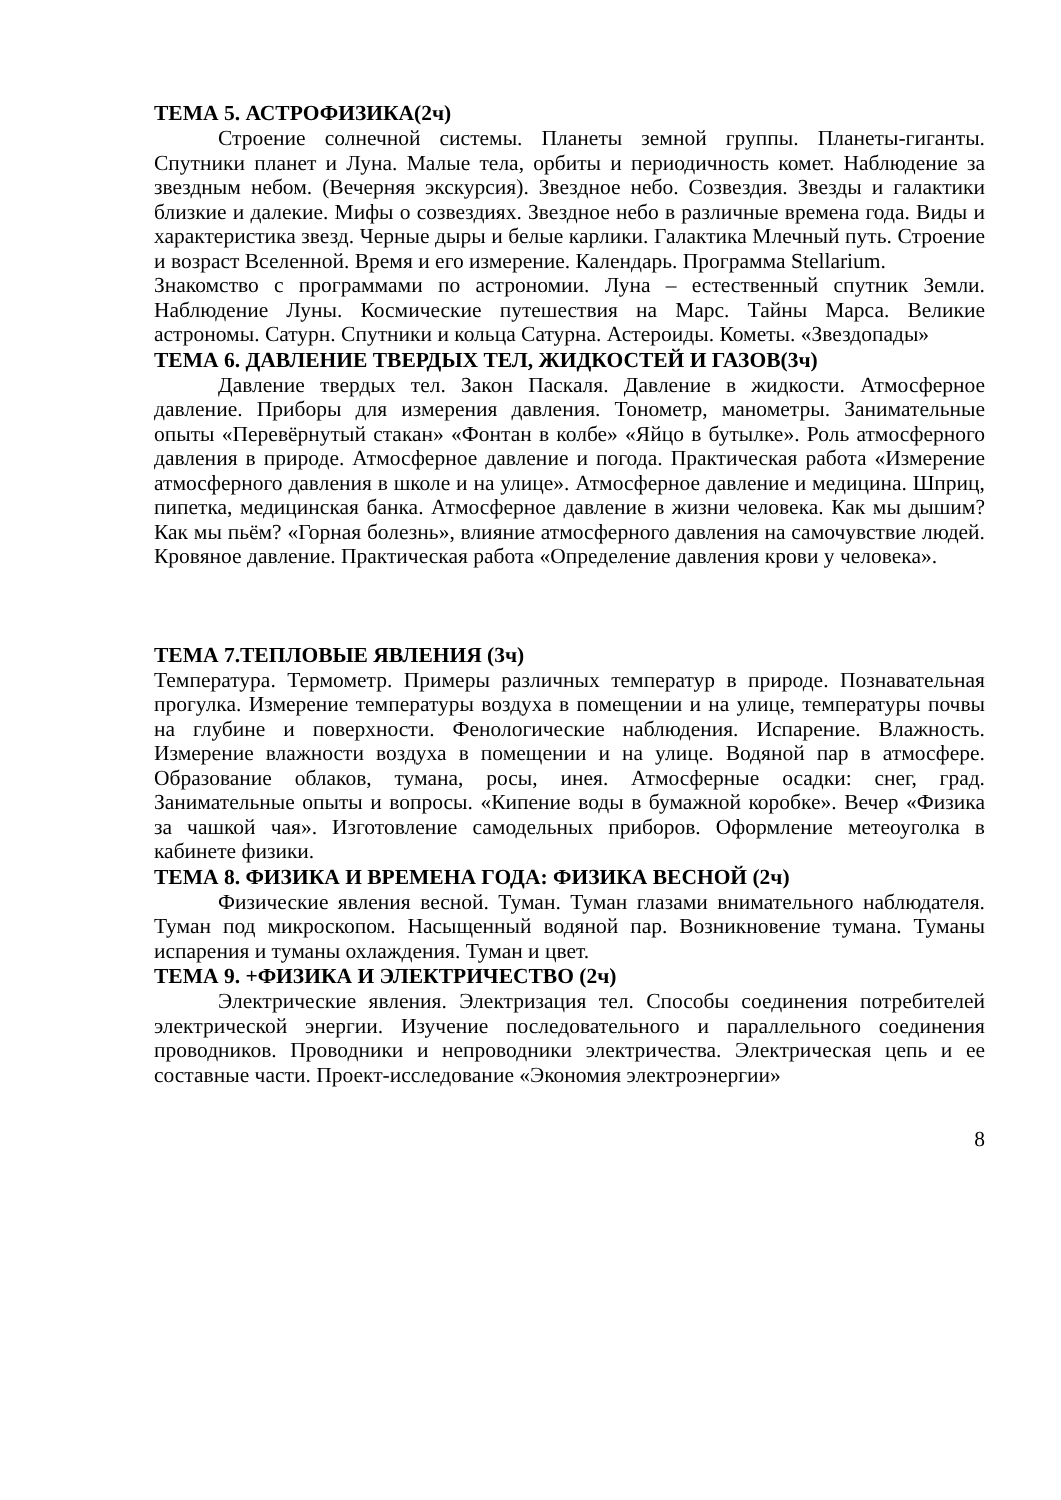ТЕМА 5. АСТРОФИЗИКА(2ч)
Строение солнечной системы. Планеты земной группы. Планеты-гиганты. Спутники планет и Луна. Малые тела, орбиты и периодичность комет. Наблюдение за звездным небом. (Вечерняя экскурсия). Звездное небо. Созвездия. Звезды и галактики близкие и далекие. Мифы о созвездиях. Звездное небо в различные времена года. Виды и характеристика звезд. Черные дыры и белые карлики. Галактика Млечный путь. Строение и возраст Вселенной. Время и его измерение. Календарь. Программа Stellarium.
Знакомство с программами по астрономии. Луна – естественный спутник Земли. Наблюдение Луны. Космические путешествия на Марс. Тайны Марса. Великие астрономы. Сатурн. Спутники и кольца Сатурна. Астероиды. Кометы. «Звездопады»
ТЕМА 6. ДАВЛЕНИЕ ТВЕРДЫХ ТЕЛ, ЖИДКОСТЕЙ И ГАЗОВ(3ч)
Давление твердых тел. Закон Паскаля. Давление в жидкости. Атмосферное давление. Приборы для измерения давления. Тонометр, манометры. Занимательные опыты «Перевёрнутый стакан» «Фонтан в колбе» «Яйцо в бутылке». Роль атмосферного давления в природе. Атмосферное давление и погода. Практическая работа «Измерение атмосферного давления в школе и на улице». Атмосферное давление и медицина. Шприц, пипетка, медицинская банка. Атмосферное давление в жизни человека. Как мы дышим? Как мы пьём? «Горная болезнь», влияние атмосферного давления на самочувствие людей. Кровяное давление. Практическая работа «Определение давления крови у человека».
ТЕМА 7.ТЕПЛОВЫЕ ЯВЛЕНИЯ (3ч)
Температура. Термометр. Примеры различных температур в природе. Познавательная прогулка. Измерение температуры воздуха в помещении и на улице, температуры почвы на глубине и поверхности. Фенологические наблюдения. Испарение. Влажность. Измерение влажности воздуха в помещении и на улице. Водяной пар в атмосфере. Образование облаков, тумана, росы, инея. Атмосферные осадки: снег, град. Занимательные опыты и вопросы. «Кипение воды в бумажной коробке». Вечер «Физика за чашкой чая». Изготовление самодельных приборов. Оформление метеоуголка в кабинете физики.
ТЕМА 8. ФИЗИКА И ВРЕМЕНА ГОДА: ФИЗИКА ВЕСНОЙ (2ч)
Физические явления весной. Туман. Туман глазами внимательного наблюдателя. Туман под микроскопом. Насыщенный водяной пар. Возникновение тумана. Туманы испарения и туманы охлаждения. Туман и цвет.
ТЕМА 9. +ФИЗИКА И ЭЛЕКТРИЧЕСТВО (2ч)
Электрические явления. Электризация тел. Способы соединения потребителей электрической энергии. Изучение последовательного и параллельного соединения проводников. Проводники и непроводники электричества. Электрическая цепь и ее составные части. Проект-исследование «Экономия электроэнергии»
8